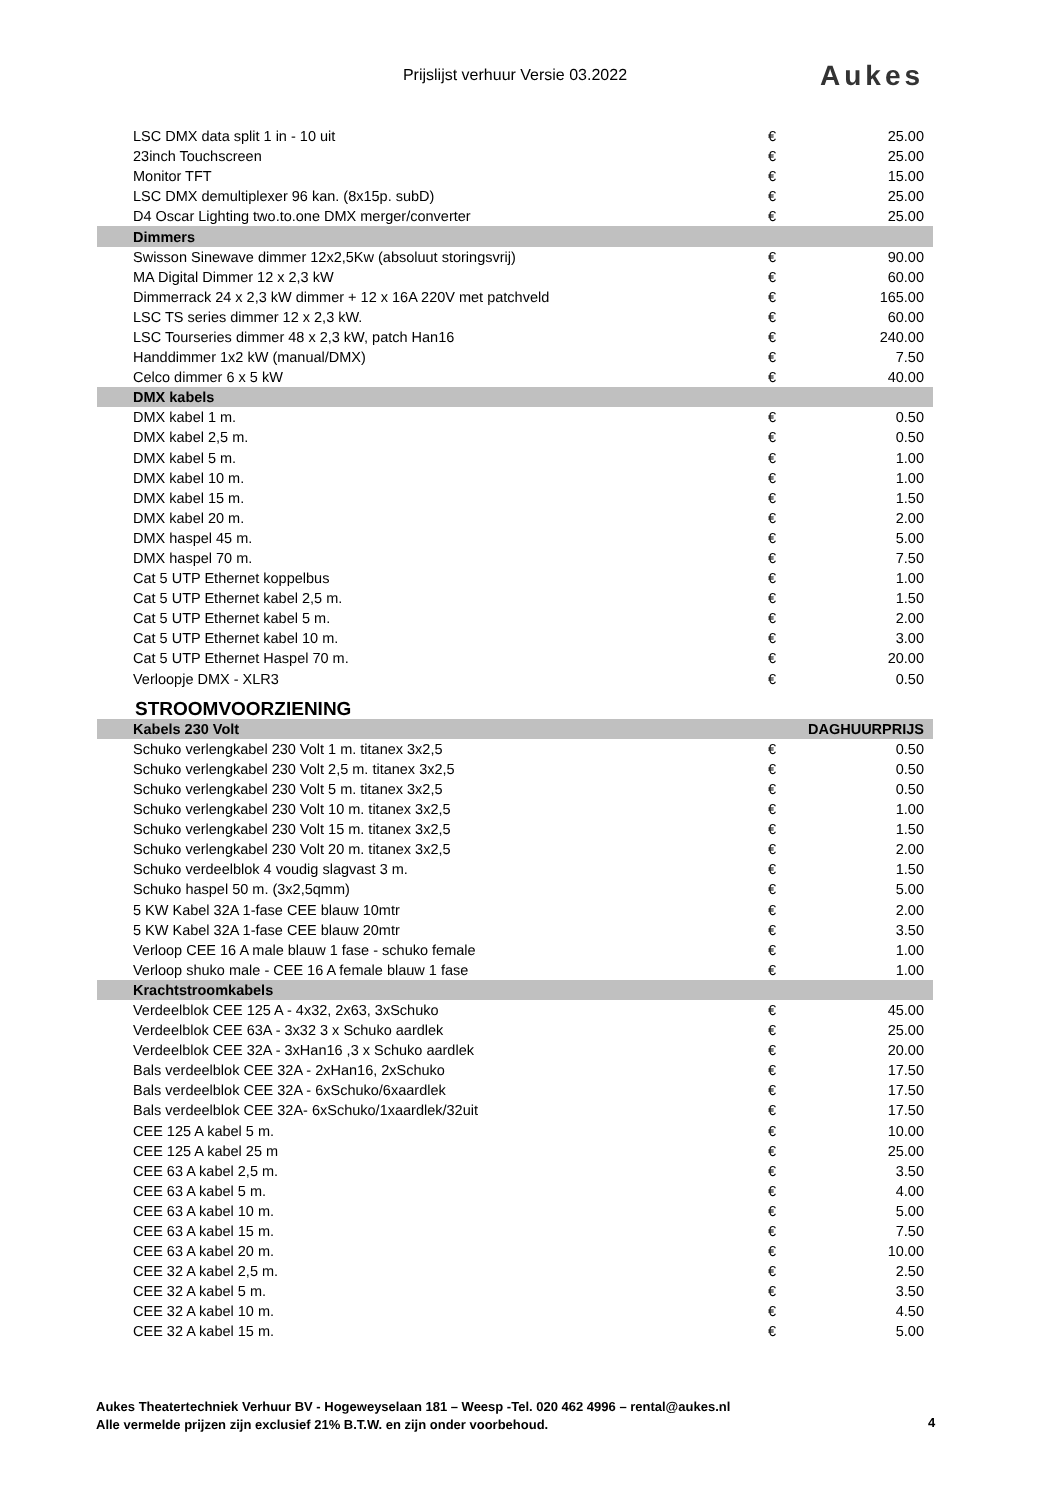Prijslijst verhuur Versie 03.2022 Aukes
| LSC DMX data split 1 in - 10 uit | € | 25.00 |
| 23inch Touchscreen | € | 25.00 |
| Monitor TFT | € | 15.00 |
| LSC DMX demultiplexer 96 kan. (8x15p. subD) | € | 25.00 |
| D4 Oscar Lighting two.to.one DMX merger/converter | € | 25.00 |
| Dimmers | | |
| Swisson Sinewave dimmer 12x2,5Kw (absoluut storingsvrij) | € | 90.00 |
| MA Digital Dimmer 12 x 2,3 kW | € | 60.00 |
| Dimmerrack 24 x 2,3 kW dimmer + 12 x 16A 220V met patchveld | € | 165.00 |
| LSC TS series dimmer 12 x 2,3 kW. | € | 60.00 |
| LSC Tourseries dimmer 48 x 2,3 kW, patch Han16 | € | 240.00 |
| Handdimmer 1x2 kW (manual/DMX) | € | 7.50 |
| Celco dimmer 6 x 5 kW | € | 40.00 |
| DMX kabels | | |
| DMX kabel 1 m. | € | 0.50 |
| DMX kabel 2,5 m. | € | 0.50 |
| DMX kabel 5 m. | € | 1.00 |
| DMX kabel 10 m. | € | 1.00 |
| DMX kabel 15 m. | € | 1.50 |
| DMX kabel 20 m. | € | 2.00 |
| DMX haspel 45 m. | € | 5.00 |
| DMX haspel 70 m. | € | 7.50 |
| Cat 5 UTP Ethernet koppelbus | € | 1.00 |
| Cat 5 UTP Ethernet kabel 2,5 m. | € | 1.50 |
| Cat 5 UTP Ethernet kabel 5 m. | € | 2.00 |
| Cat 5 UTP Ethernet kabel 10 m. | € | 3.00 |
| Cat 5 UTP Ethernet Haspel 70 m. | € | 20.00 |
| Verloopje DMX - XLR3 | € | 0.50 |
| STROOMVOORZIENING | | |
| Kabels 230 Volt | | DAGHUURPRIJS |
| Schuko verlengkabel 230 Volt 1 m. titanex 3x2,5 | € | 0.50 |
| Schuko verlengkabel 230 Volt 2,5 m. titanex 3x2,5 | € | 0.50 |
| Schuko verlengkabel 230 Volt 5 m. titanex 3x2,5 | € | 0.50 |
| Schuko verlengkabel 230 Volt 10 m. titanex 3x2,5 | € | 1.00 |
| Schuko verlengkabel 230 Volt 15 m. titanex 3x2,5 | € | 1.50 |
| Schuko verlengkabel 230 Volt 20 m. titanex 3x2,5 | € | 2.00 |
| Schuko verdeelblok 4 voudig slagvast 3 m. | € | 1.50 |
| Schuko haspel 50 m. (3x2,5qmm) | € | 5.00 |
| 5 KW Kabel 32A 1-fase CEE blauw 10mtr | € | 2.00 |
| 5 KW Kabel 32A 1-fase CEE blauw 20mtr | € | 3.50 |
| Verloop CEE 16 A male blauw 1 fase - schuko female | € | 1.00 |
| Verloop shuko male - CEE 16 A female blauw 1 fase | € | 1.00 |
| Krachtstroomkabels | | |
| Verdeelblok CEE 125 A - 4x32, 2x63, 3xSchuko | € | 45.00 |
| Verdeelblok CEE 63A - 3x32 3 x Schuko aardlek | € | 25.00 |
| Verdeelblok CEE 32A - 3xHan16 ,3 x Schuko aardlek | € | 20.00 |
| Bals verdeelblok CEE 32A - 2xHan16, 2xSchuko | € | 17.50 |
| Bals verdeelblok CEE 32A - 6xSchuko/6xaardlek | € | 17.50 |
| Bals verdeelblok CEE 32A- 6xSchuko/1xaardlek/32uit | € | 17.50 |
| CEE 125 A kabel 5 m. | € | 10.00 |
| CEE 125 A kabel 25 m | € | 25.00 |
| CEE 63 A kabel 2,5 m. | € | 3.50 |
| CEE 63 A kabel 5 m. | € | 4.00 |
| CEE 63 A kabel 10 m. | € | 5.00 |
| CEE 63 A kabel 15 m. | € | 7.50 |
| CEE 63 A kabel 20 m. | € | 10.00 |
| CEE 32 A kabel 2,5 m. | € | 2.50 |
| CEE 32 A kabel 5 m. | € | 3.50 |
| CEE 32 A kabel 10 m. | € | 4.50 |
| CEE 32 A kabel 15 m. | € | 5.00 |
Aukes Theatertechniek Verhuur BV - Hogeweyselaan 181 – Weesp -Tel. 020 462 4996 – rental@aukes.nl
Alle vermelde prijzen zijn exclusief 21% B.T.W. en zijn onder voorbehoud.
4